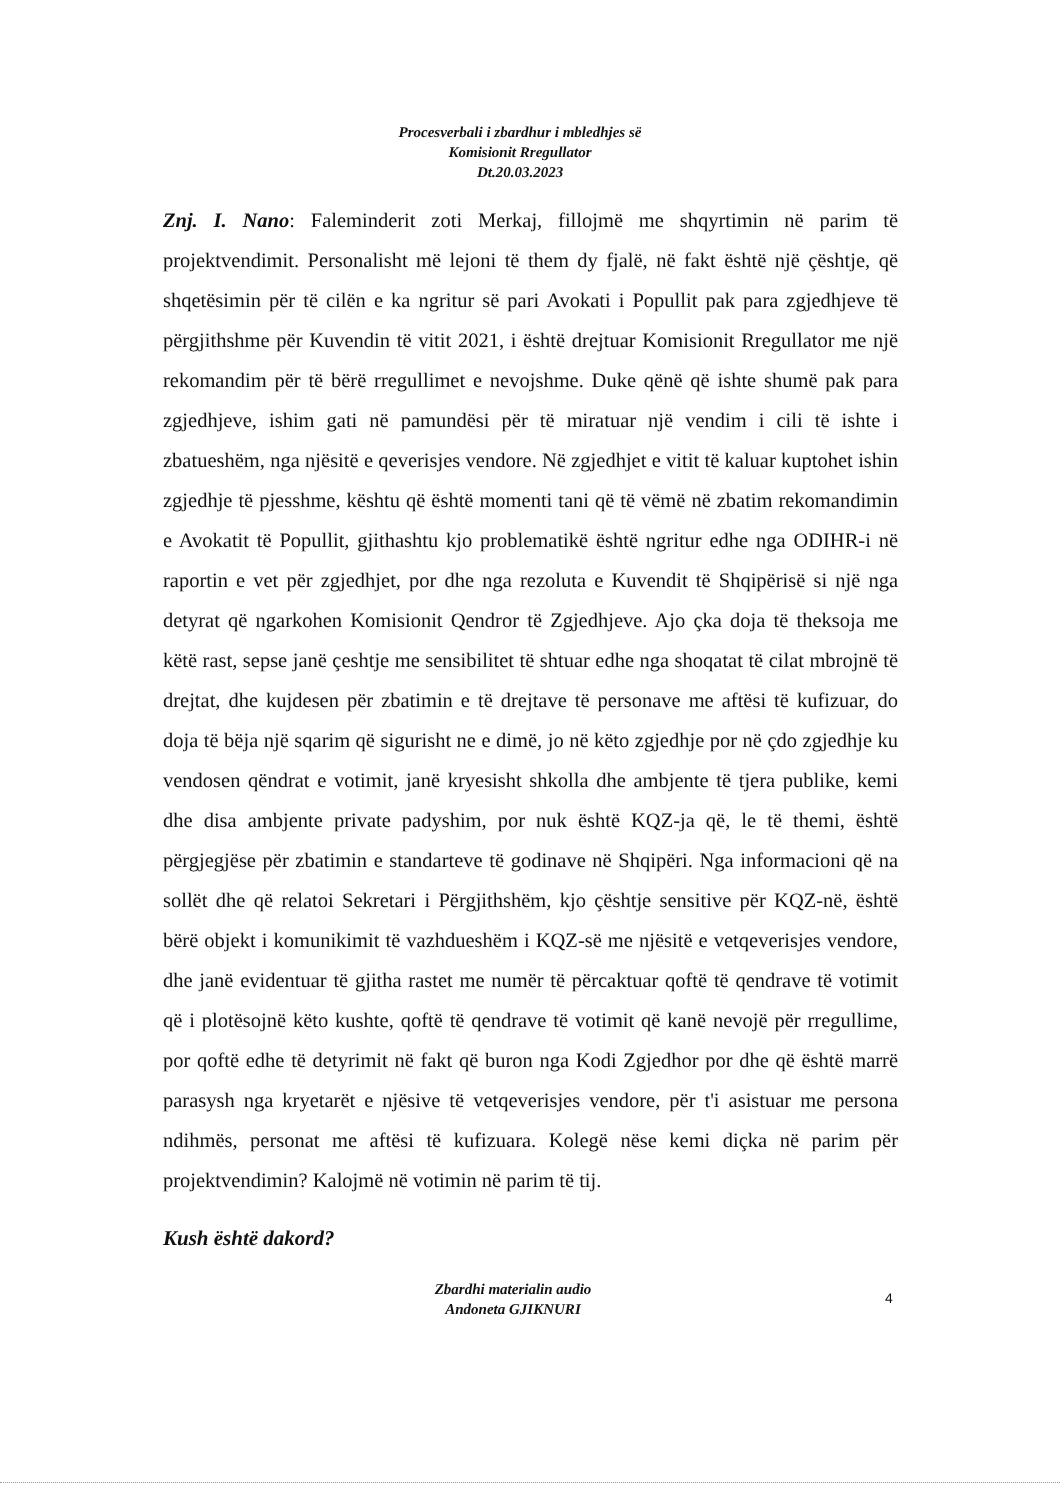Procesverbali i zbardhur i mbledhjes së
Komisionit Rregullator
Dt.20.03.2023
Znj. I. Nano: Faleminderit zoti Merkaj, fillojmë me shqyrtimin në parim të projektvendimit. Personalisht më lejoni të them dy fjalë, në fakt është një çështje, që shqetësimin për të cilën e ka ngritur së pari Avokati i Popullit pak para zgjedhjeve të përgjithshme për Kuvendin të vitit 2021, i është drejtuar Komisionit Rregullator me një rekomandim për të bërë rregullimet e nevojshme. Duke qënë që ishte shumë pak para zgjedhjeve, ishim gati në pamundësi për të miratuar një vendim i cili të ishte i zbatueshëm, nga njësitë e qeverisjes vendore. Në zgjedhjet e vitit të kaluar kuptohet ishin zgjedhje të pjesshme, kështu që është momenti tani që të vëmë në zbatim rekomandimin e Avokatit të Popullit, gjithashtu kjo problematikë është ngritur edhe nga ODIHR-i në raportin e vet për zgjedhjet, por dhe nga rezoluta e Kuvendit të Shqipërisë si një nga detyrat që ngarkohen Komisionit Qendror të Zgjedhjeve. Ajo çka doja të theksoja me këtë rast, sepse janë çeshtje me sensibilitet të shtuar edhe nga shoqatat të cilat mbrojnë të drejtat, dhe kujdesen për zbatimin e të drejtave të personave me aftësi të kufizuar, do doja të bëja një sqarim që sigurisht ne e dimë, jo në këto zgjedhje por në çdo zgjedhje ku vendosen qëndrat e votimit, janë kryesisht shkolla dhe ambjente të tjera publike, kemi dhe disa ambjente private padyshim, por nuk është KQZ-ja që, le të themi, është përgjegjëse për zbatimin e standarteve të godinave në Shqipëri. Nga informacioni që na sollët dhe që relatoi Sekretari i Përgjithshëm, kjo çështje sensitive për KQZ-në, është bërë objekt i komunikimit të vazhdueshëm i KQZ-së me njësitë e vetqeverisjes vendore, dhe janë evidentuar të gjitha rastet me numër të përcaktuar qoftë të qendrave të votimit që i plotësojnë këto kushte, qoftë të qendrave të votimit që kanë nevojë për rregullime, por qoftë edhe të detyrimit në fakt që buron nga Kodi Zgjedhor por dhe që është marrë parasysh nga kryetarët e njësive të vetqeverisjes vendore, për t'i asistuar me persona ndihmës, personat me aftësi të kufizuara. Kolegë nëse kemi diçka në parim për projektvendimin? Kalojmë në votimin në parim të tij.
Kush është dakord?
Zbardhi materialin audio
Andoneta GJIKNURI
4